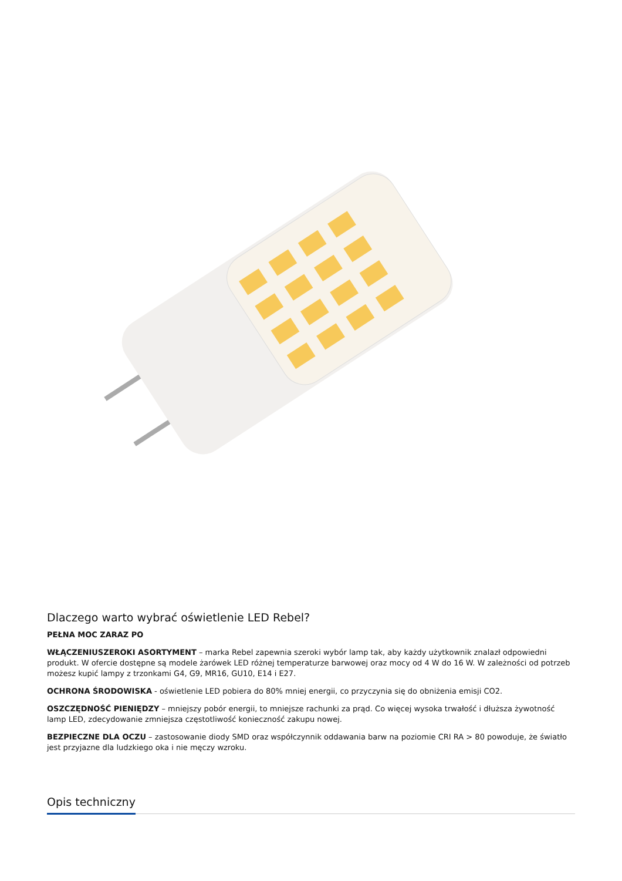Dlaczego warto wybrać oświetlenie LED Rebel?
PEŁNA MOC ZARAZ PO
WŁĄCZENIUSZEROKI ASORTYMENT – marka Rebel zapewnia szeroki wybór lamp tak, aby każdy użytkownik znalazł odpowiedni produkt. W ofercie dostępne są modele żarówek LED różnej temperaturze barwowej oraz mocy od 4 W do 16 W. W zależności od potrzeb możesz kupić lampy z trzonkami G4, G9, MR16, GU10, E14 i E27.
OCHRONA ŚRODOWISKA - oświetlenie LED pobiera do 80% mniej energii, co przyczynia się do obniżenia emisji CO2.
OSZCZĘDNOŚĆ PIENIĘDZY – mniejszy pobór energii, to mniejsze rachunki za prąd. Co więcej wysoka trwałość i dłuższa żywotność lamp LED, zdecydowanie zmniejsza częstotliwość konieczność zakupu nowej.
BEZPIECZNE DLA OCZU – zastosowanie diody SMD oraz współczynnik oddawania barw na poziomie CRI RA > 80 powoduje, że światło jest przyjazne dla ludzkiego oka i nie męczy wzroku.
Opis techniczny